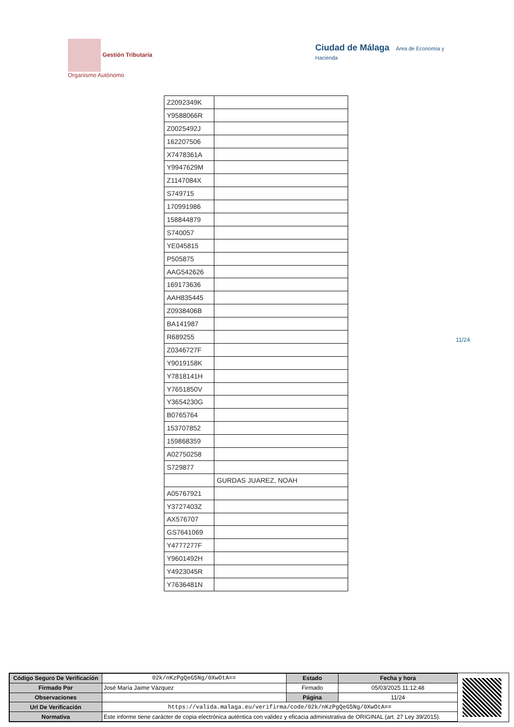Gestión Tributaria
Organismo Autónomo
Ciudad de Málaga Área de Economía y Hacienda
| Z2092349K | |
| Y9588066R | |
| Z0025492J | |
| 162207506 | |
| X7478361A | |
| Y9947629M | |
| Z1147084X | |
| S749715 | |
| 170991986 | |
| 158844879 | |
| S740057 | |
| YE045815 | |
| P505875 | |
| AAG542626 | |
| 169173636 | |
| AAH835445 | |
| Z0938406B | |
| BA141987 | |
| R689255 | |
| Z0346727F | |
| Y9019158K | |
| Y7818141H | |
| Y7651850V | |
| Y3654230G | |
| B0765764 | |
| 153707852 | |
| 159868359 | |
| A02750258 | |
| S729877 | |
| | GURDAS JUAREZ, NOAH |
| A05767921 | |
| Y3727403Z | |
| AX576707 | |
| GS7641069 | |
| Y4777277F | |
| Y9601492H | |
| Y4923045R | |
| Y7636481N | |
11/24
| Código Seguro De Verificación | 02k/nKzPgQeG5Ng/0XwOtA== | Estado | Fecha y hora |
| Firmado Por | José María Jaime Vázquez | Firmado | 05/03/2025 11:12:48 |
| Observaciones | | Página | 11/24 |
| Url De Verificación | https://valida.malaga.eu/verifirma/code/02k/nKzPgQeG5Ng/0XwOtA== | | |
| Normativa | Este informe tiene carácter de copia electrónica auténtica con validez y eficacia administrativa de ORIGINAL (art. 27 Ley 39/2015). | | |